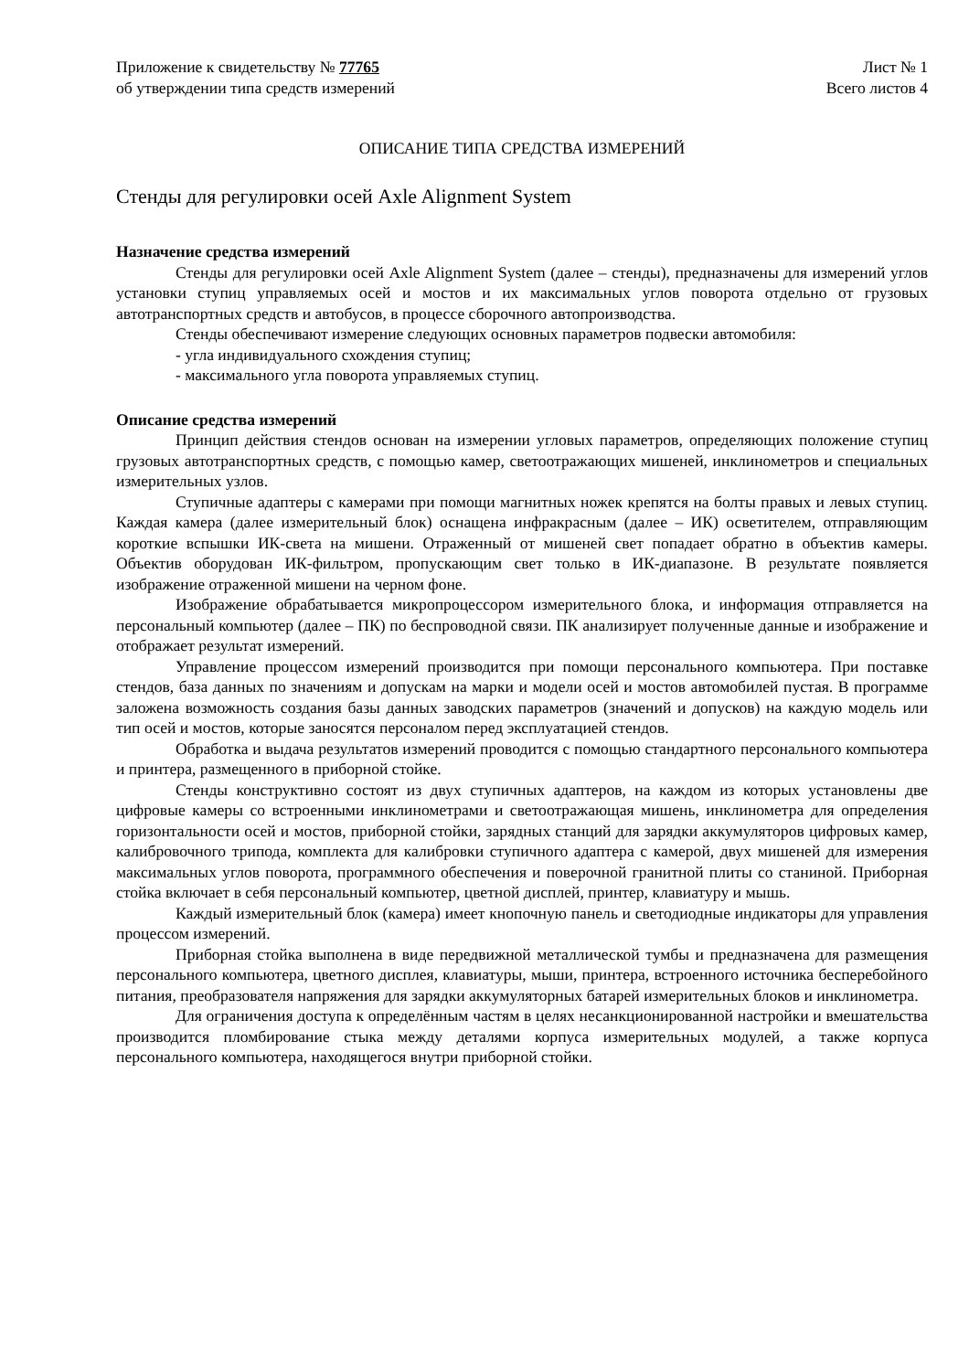Приложение к свидетельству № 77765
об утверждении типа средств измерений
Лист № 1
Всего листов 4
ОПИСАНИЕ ТИПА СРЕДСТВА ИЗМЕРЕНИЙ
Стенды для регулировки осей Axle Alignment System
Назначение средства измерений
Стенды для регулировки осей Axle Alignment System (далее – стенды), предназначены для измерений углов установки ступиц управляемых осей и мостов и их максимальных углов поворота отдельно от грузовых автотранспортных средств и автобусов, в процессе сборочного автопроизводства.
Стенды обеспечивают измерение следующих основных параметров подвески автомобиля:
- угла индивидуального схождения ступиц;
- максимального угла поворота управляемых ступиц.
Описание средства измерений
Принцип действия стендов основан на измерении угловых параметров, определяющих положение ступиц грузовых автотранспортных средств, с помощью камер, светоотражающих мишеней, инклинометров и специальных измерительных узлов.
Ступичные адаптеры с камерами при помощи магнитных ножек крепятся на болты правых и левых ступиц. Каждая камера (далее измерительный блок) оснащена инфракрасным (далее – ИК) осветителем, отправляющим короткие вспышки ИК-света на мишени. Отраженный от мишеней свет попадает обратно в объектив камеры. Объектив оборудован ИК-фильтром, пропускающим свет только в ИК-диапазоне. В результате появляется изображение отраженной мишени на черном фоне.
Изображение обрабатывается микропроцессором измерительного блока, и информация отправляется на персональный компьютер (далее – ПК) по беспроводной связи. ПК анализирует полученные данные и изображение и отображает результат измерений.
Управление процессом измерений производится при помощи персонального компьютера. При поставке стендов, база данных по значениям и допускам на марки и модели осей и мостов автомобилей пустая. В программе заложена возможность создания базы данных заводских параметров (значений и допусков) на каждую модель или тип осей и мостов, которые заносятся персоналом перед эксплуатацией стендов.
Обработка и выдача результатов измерений проводится с помощью стандартного персонального компьютера и принтера, размещенного в приборной стойке.
Стенды конструктивно состоят из двух ступичных адаптеров, на каждом из которых установлены две цифровые камеры со встроенными инклинометрами и светоотражающая мишень, инклинометра для определения горизонтальности осей и мостов, приборной стойки, зарядных станций для зарядки аккумуляторов цифровых камер, калибровочного трипода, комплекта для калибровки ступичного адаптера с камерой, двух мишеней для измерения максимальных углов поворота, программного обеспечения и поверочной гранитной плиты со станиной. Приборная стойка включает в себя персональный компьютер, цветной дисплей, принтер, клавиатуру и мышь.
Каждый измерительный блок (камера) имеет кнопочную панель и светодиодные индикаторы для управления процессом измерений.
Приборная стойка выполнена в виде передвижной металлической тумбы и предназначена для размещения персонального компьютера, цветного дисплея, клавиатуры, мыши, принтера, встроенного источника бесперебойного питания, преобразователя напряжения для зарядки аккумуляторных батарей измерительных блоков и инклинометра.
Для ограничения доступа к определённым частям в целях несанкционированной настройки и вмешательства производится пломбирование стыка между деталями корпуса измерительных модулей, а также корпуса персонального компьютера, находящегося внутри приборной стойки.